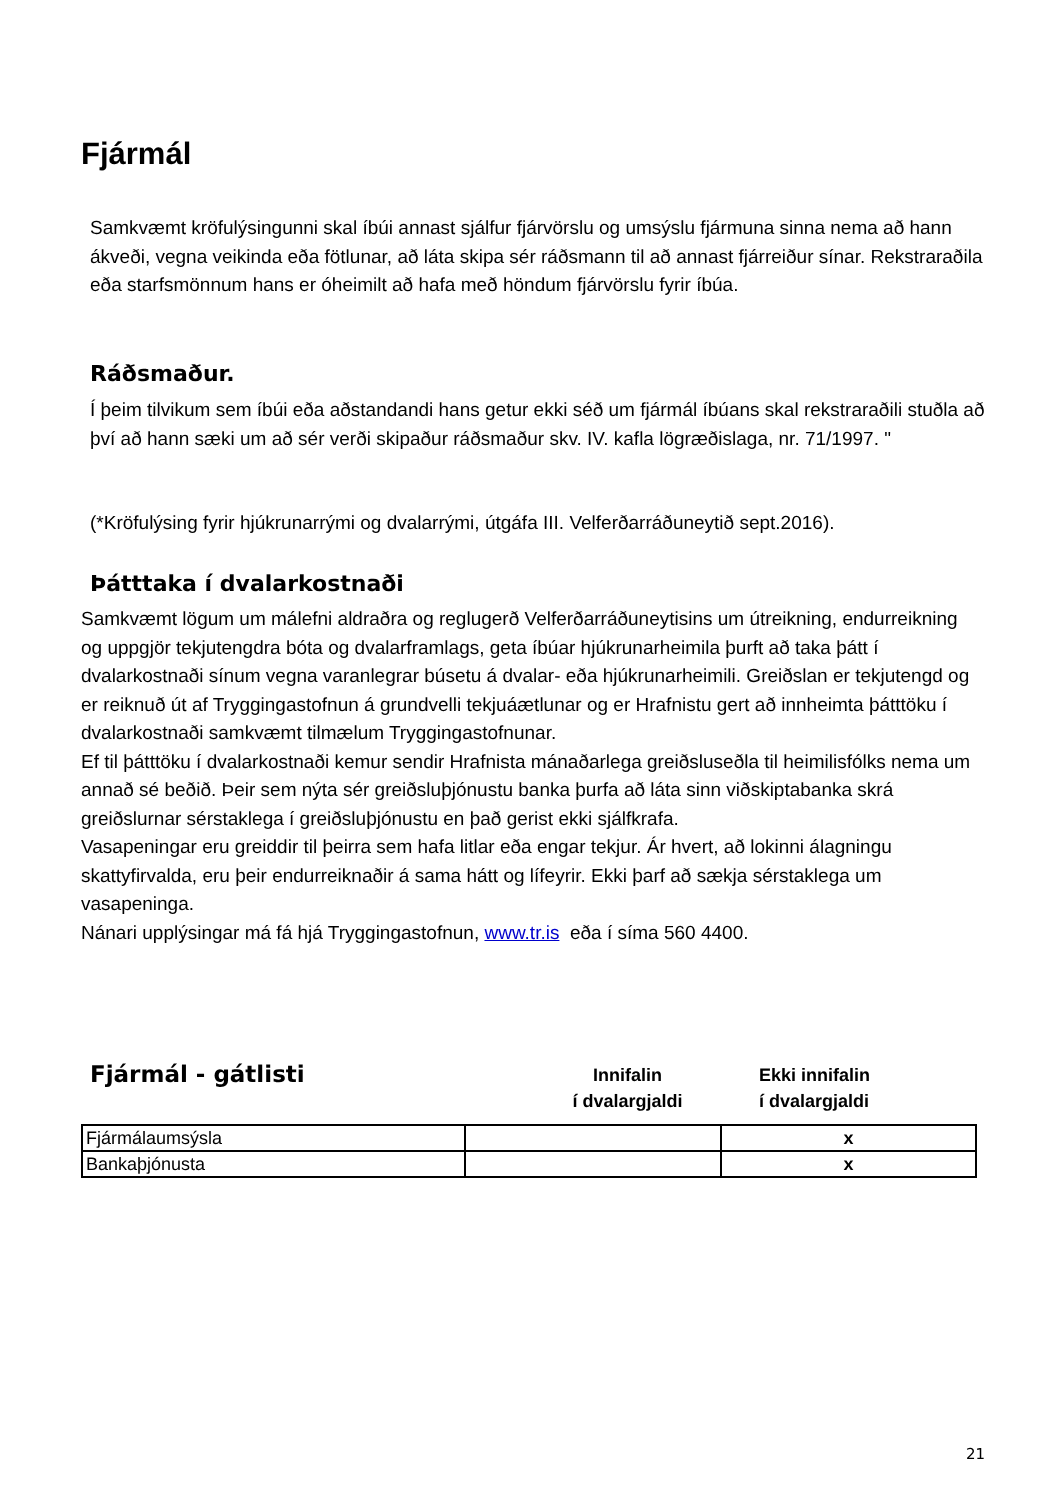Fjármál
Samkvæmt kröfulýsingunni skal íbúi annast sjálfur fjárvörslu og umsýslu fjármuna sinna nema að hann ákveði, vegna veikinda eða fötlunar, að láta skipa sér ráðsmann til að annast fjárreiður sínar. Rekstraraðila eða starfsmönnum hans er óheimilt að hafa með höndum fjárvörslu fyrir íbúa.
Ráðsmaður.
Í þeim tilvikum sem íbúi eða aðstandandi hans getur ekki séð um fjármál íbúans skal rekstraraðili stuðla að því að hann sæki um að sér verði skipaður ráðsmaður skv. IV. kafla lögræðislaga, nr. 71/1997. "
(*Kröfulýsing fyrir hjúkrunarrými og dvalarrými, útgáfa III. Velferðarráðuneytið sept.2016).
Þátttaka í dvalarkostnaði
Samkvæmt lögum um málefni aldraðra og reglugerð Velferðarráðuneytisins um útreikning, endurreikning og uppgjör tekjutengdra bóta og dvalarframlags, geta íbúar hjúkrunarheimila þurft að taka þátt í dvalarkostnaði sínum vegna varanlegrar búsetu á dvalar- eða hjúkrunarheimili. Greiðslan er tekjutengd og er reiknuð út af Tryggingastofnun á grundvelli tekjuáætlunar og er Hrafnistu gert að innheimta þátttöku í dvalarkostnaði samkvæmt tilmælum Tryggingastofnunar.
Ef til þátttöku í dvalarkostnaði kemur sendir Hrafnista mánaðarlega greiðsluseðla til heimilisfólks nema um annað sé beðið. Þeir sem nýta sér greiðsluþjónustu banka þurfa að láta sinn viðskiptabanka skrá greiðslurnar sérstaklega í greiðsluþjónustu en það gerist ekki sjálfkrafa.
Vasapeningar eru greiddir til þeirra sem hafa litlar eða engar tekjur. Ár hvert, að lokinni álagningu skattyfirvalda, eru þeir endurreiknaðir á sama hátt og lífeyrir. Ekki þarf að sækja sérstaklega um vasapeninga.
Nánari upplýsingar má fá hjá Tryggingastofnun, www.tr.is eða í síma 560 4400.
Fjármál - gátlisti
Innifalin
í dvalargjaldi
Ekki innifalin
í dvalargjaldi
| Fjármálaumsýsla | | x |
| Bankaþjónusta | | x |
21